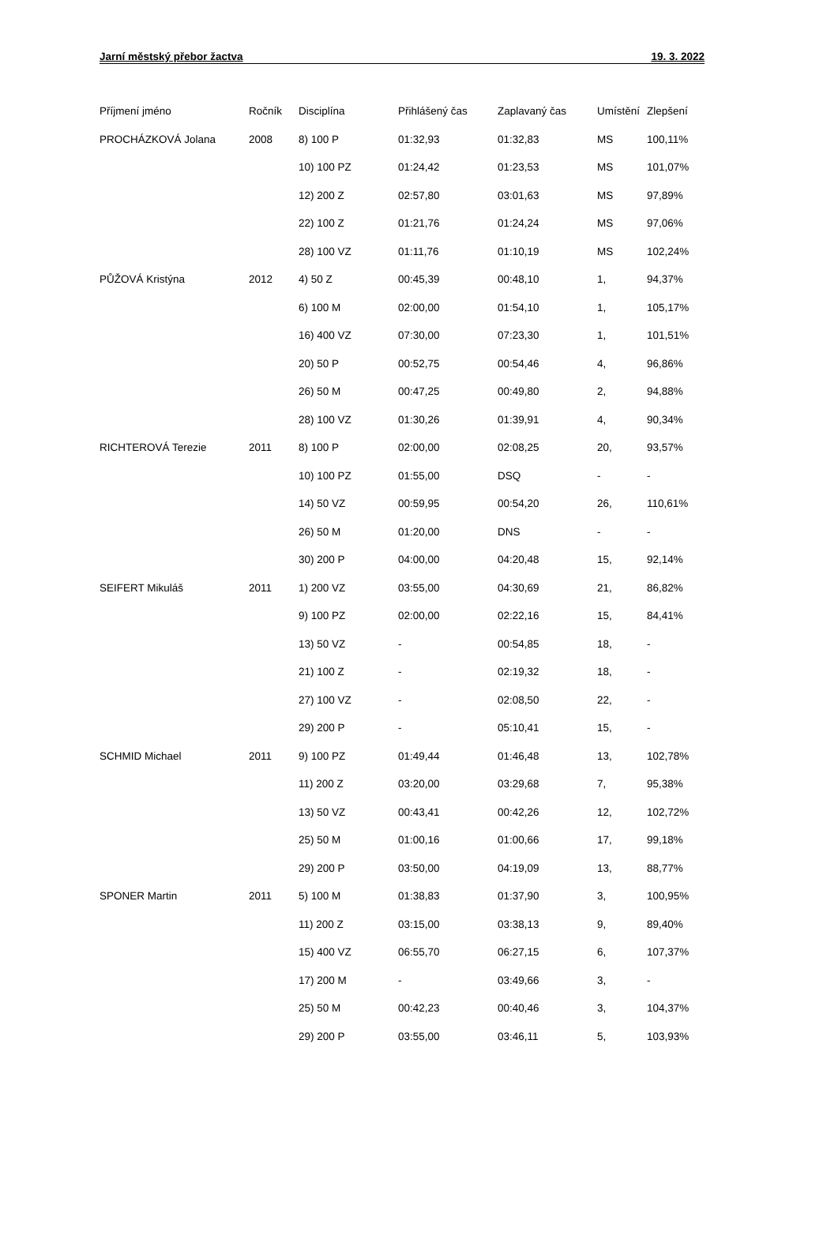Jarní městský přebor žactva 19. 3. 2022
| Příjmení jméno | Ročník | Disciplína | Přihlášený čas | Zaplavaný čas | Umístění | Zlepšení |
| --- | --- | --- | --- | --- | --- | --- |
| PROCHÁZKOVÁ Jolana | 2008 | 8) 100 P | 01:32,93 | 01:32,83 | MS | 100,11% |
| | | 10) 100 PZ | 01:24,42 | 01:23,53 | MS | 101,07% |
| | | 12) 200 Z | 02:57,80 | 03:01,63 | MS | 97,89% |
| | | 22) 100 Z | 01:21,76 | 01:24,24 | MS | 97,06% |
| | | 28) 100 VZ | 01:11,76 | 01:10,19 | MS | 102,24% |
| PŮŽOVÁ Kristýna | 2012 | 4) 50 Z | 00:45,39 | 00:48,10 | 1, | 94,37% |
| | | 6) 100 M | 02:00,00 | 01:54,10 | 1, | 105,17% |
| | | 16) 400 VZ | 07:30,00 | 07:23,30 | 1, | 101,51% |
| | | 20) 50 P | 00:52,75 | 00:54,46 | 4, | 96,86% |
| | | 26) 50 M | 00:47,25 | 00:49,80 | 2, | 94,88% |
| | | 28) 100 VZ | 01:30,26 | 01:39,91 | 4, | 90,34% |
| RICHTEROVÁ Terezie | 2011 | 8) 100 P | 02:00,00 | 02:08,25 | 20, | 93,57% |
| | | 10) 100 PZ | 01:55,00 | DSQ | - | - |
| | | 14) 50 VZ | 00:59,95 | 00:54,20 | 26, | 110,61% |
| | | 26) 50 M | 01:20,00 | DNS | - | - |
| | | 30) 200 P | 04:00,00 | 04:20,48 | 15, | 92,14% |
| SEIFERT Mikuláš | 2011 | 1) 200 VZ | 03:55,00 | 04:30,69 | 21, | 86,82% |
| | | 9) 100 PZ | 02:00,00 | 02:22,16 | 15, | 84,41% |
| | | 13) 50 VZ | - | 00:54,85 | 18, | - |
| | | 21) 100 Z | - | 02:19,32 | 18, | - |
| | | 27) 100 VZ | - | 02:08,50 | 22, | - |
| | | 29) 200 P | - | 05:10,41 | 15, | - |
| SCHMID Michael | 2011 | 9) 100 PZ | 01:49,44 | 01:46,48 | 13, | 102,78% |
| | | 11) 200 Z | 03:20,00 | 03:29,68 | 7, | 95,38% |
| | | 13) 50 VZ | 00:43,41 | 00:42,26 | 12, | 102,72% |
| | | 25) 50 M | 01:00,16 | 01:00,66 | 17, | 99,18% |
| | | 29) 200 P | 03:50,00 | 04:19,09 | 13, | 88,77% |
| SPONER Martin | 2011 | 5) 100 M | 01:38,83 | 01:37,90 | 3, | 100,95% |
| | | 11) 200 Z | 03:15,00 | 03:38,13 | 9, | 89,40% |
| | | 15) 400 VZ | 06:55,70 | 06:27,15 | 6, | 107,37% |
| | | 17) 200 M | - | 03:49,66 | 3, | - |
| | | 25) 50 M | 00:42,23 | 00:40,46 | 3, | 104,37% |
| | | 29) 200 P | 03:55,00 | 03:46,11 | 5, | 103,93% |